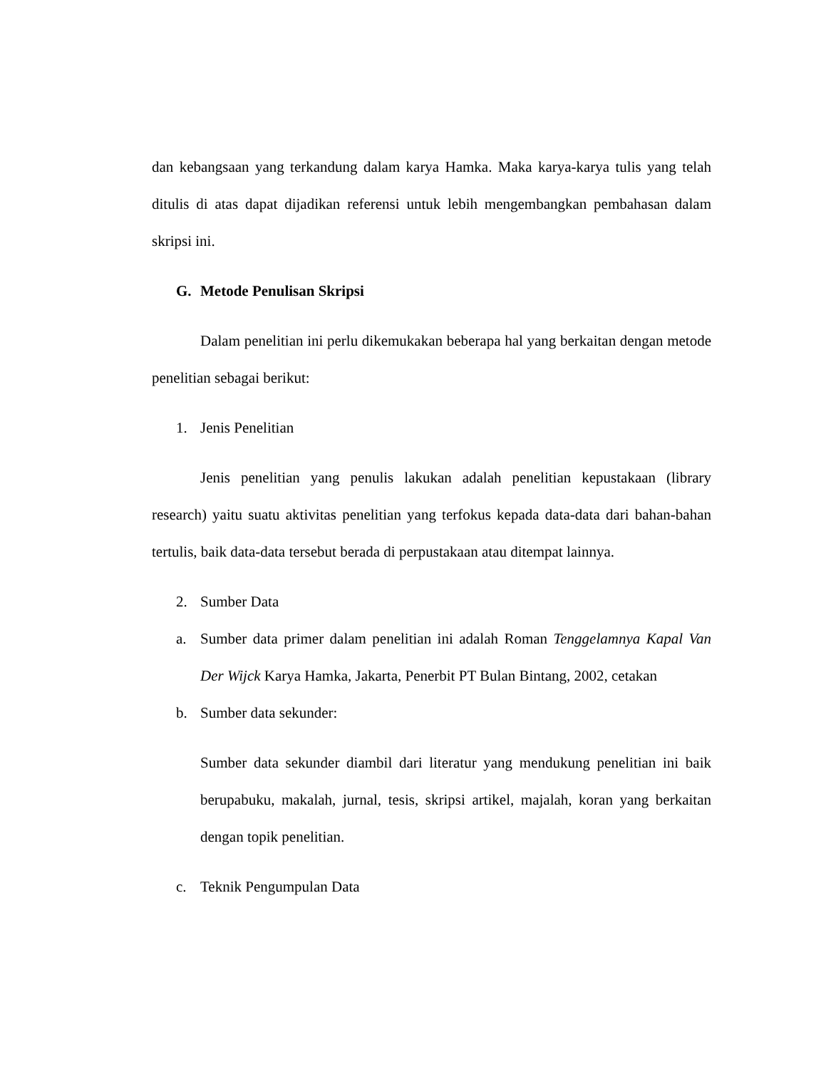dan kebangsaan yang terkandung dalam karya Hamka. Maka karya-karya tulis yang telah ditulis di atas dapat dijadikan referensi untuk lebih mengembangkan pembahasan dalam skripsi ini.
G. Metode Penulisan Skripsi
Dalam penelitian ini perlu dikemukakan beberapa hal yang berkaitan dengan metode penelitian sebagai berikut:
1. Jenis Penelitian
Jenis penelitian yang penulis lakukan adalah penelitian kepustakaan (library research) yaitu suatu aktivitas penelitian yang terfokus kepada data-data dari bahan-bahan tertulis, baik data-data tersebut berada di perpustakaan atau ditempat lainnya.
2. Sumber Data
a. Sumber data primer dalam penelitian ini adalah Roman Tenggelamnya Kapal Van Der Wijck Karya Hamka, Jakarta, Penerbit PT Bulan Bintang, 2002, cetakan
b. Sumber data sekunder:
Sumber data sekunder diambil dari literatur yang mendukung penelitian ini baik berupabuku, makalah, jurnal, tesis, skripsi artikel, majalah, koran yang berkaitan dengan topik penelitian.
c. Teknik Pengumpulan Data